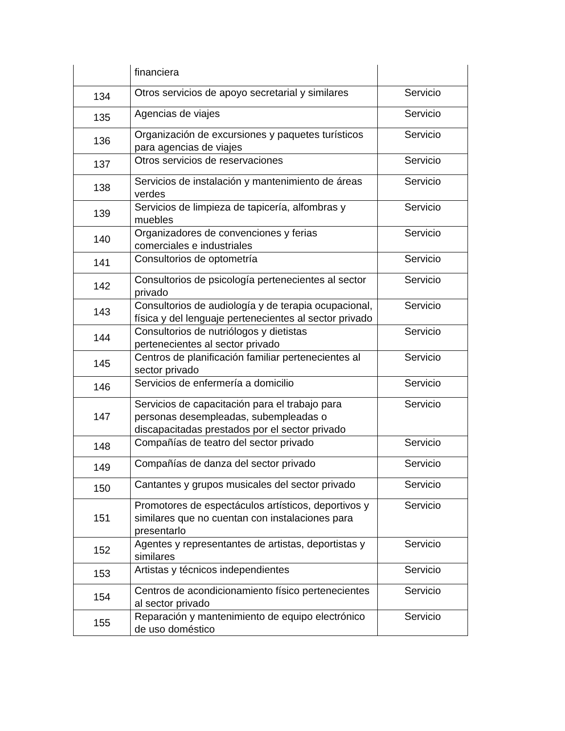| | financiera | |
| 134 | Otros servicios de apoyo secretarial y similares | Servicio |
| 135 | Agencias de viajes | Servicio |
| 136 | Organización de excursiones y paquetes turísticos para agencias de viajes | Servicio |
| 137 | Otros servicios de reservaciones | Servicio |
| 138 | Servicios de instalación y mantenimiento de áreas verdes | Servicio |
| 139 | Servicios de limpieza de tapicería, alfombras y muebles | Servicio |
| 140 | Organizadores de convenciones y ferias comerciales e industriales | Servicio |
| 141 | Consultorios de optometría | Servicio |
| 142 | Consultorios de psicología pertenecientes al sector privado | Servicio |
| 143 | Consultorios de audiología y de terapia ocupacional, física y del lenguaje pertenecientes al sector privado | Servicio |
| 144 | Consultorios de nutriólogos y dietistas pertenecientes al sector privado | Servicio |
| 145 | Centros de planificación familiar pertenecientes al sector privado | Servicio |
| 146 | Servicios de enfermería a domicilio | Servicio |
| 147 | Servicios de capacitación para el trabajo para personas desempleadas, subempleadas o discapacitadas prestados por el sector privado | Servicio |
| 148 | Compañías de teatro del sector privado | Servicio |
| 149 | Compañías de danza del sector privado | Servicio |
| 150 | Cantantes y grupos musicales del sector privado | Servicio |
| 151 | Promotores de espectáculos artísticos, deportivos y similares que no cuentan con instalaciones para presentarlo | Servicio |
| 152 | Agentes y representantes de artistas, deportistas y similares | Servicio |
| 153 | Artistas y técnicos independientes | Servicio |
| 154 | Centros de acondicionamiento físico pertenecientes al sector privado | Servicio |
| 155 | Reparación y mantenimiento de equipo electrónico de uso doméstico | Servicio |